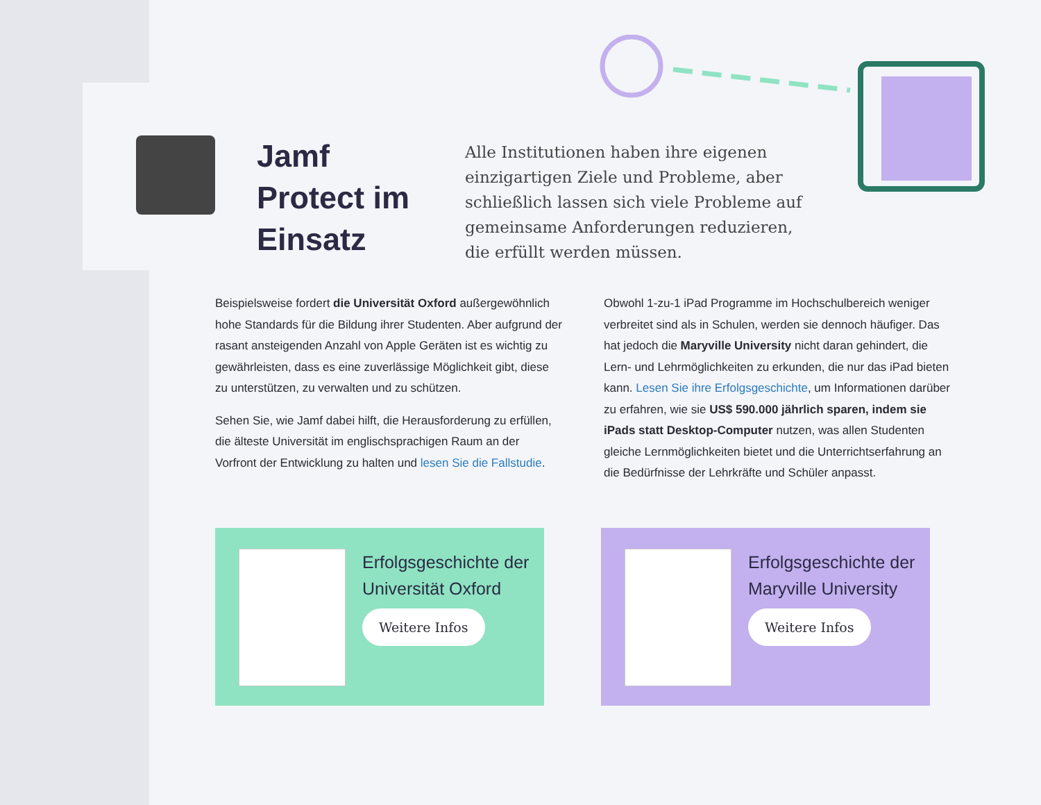Jamf Protect im Einsatz
Alle Institutionen haben ihre eigenen einzigartigen Ziele und Probleme, aber schließlich lassen sich viele Probleme auf gemeinsame Anforderungen reduzieren, die erfüllt werden müssen.
Beispielsweise fordert die Universität Oxford außergewöhnlich hohe Standards für die Bildung ihrer Studenten. Aber aufgrund der rasant ansteigenden Anzahl von Apple Geräten ist es wichtig zu gewährleisten, dass es eine zuverlässige Möglichkeit gibt, diese zu unterstützen, zu verwalten und zu schützen.
Sehen Sie, wie Jamf dabei hilft, die Herausforderung zu erfüllen, die älteste Universität im englischsprachigen Raum an der Vorfront der Entwicklung zu halten und lesen Sie die Fallstudie.
Obwohl 1-zu-1 iPad Programme im Hochschulbereich weniger verbreitet sind als in Schulen, werden sie dennoch häufiger. Das hat jedoch die Maryville University nicht daran gehindert, die Lern- und Lehrmöglichkeiten zu erkunden, die nur das iPad bieten kann. Lesen Sie ihre Erfolgsgeschichte, um Informationen darüber zu erfahren, wie sie US$ 590.000 jährlich sparen, indem sie iPads statt Desktop-Computer nutzen, was allen Studenten gleiche Lernmöglichkeiten bietet und die Unterrichtserfahrung an die Bedürfnisse der Lehrkräfte und Schüler anpasst.
Erfolgsgeschichte der Universität Oxford
Weitere Infos
Erfolgsgeschichte der Maryville University
Weitere Infos